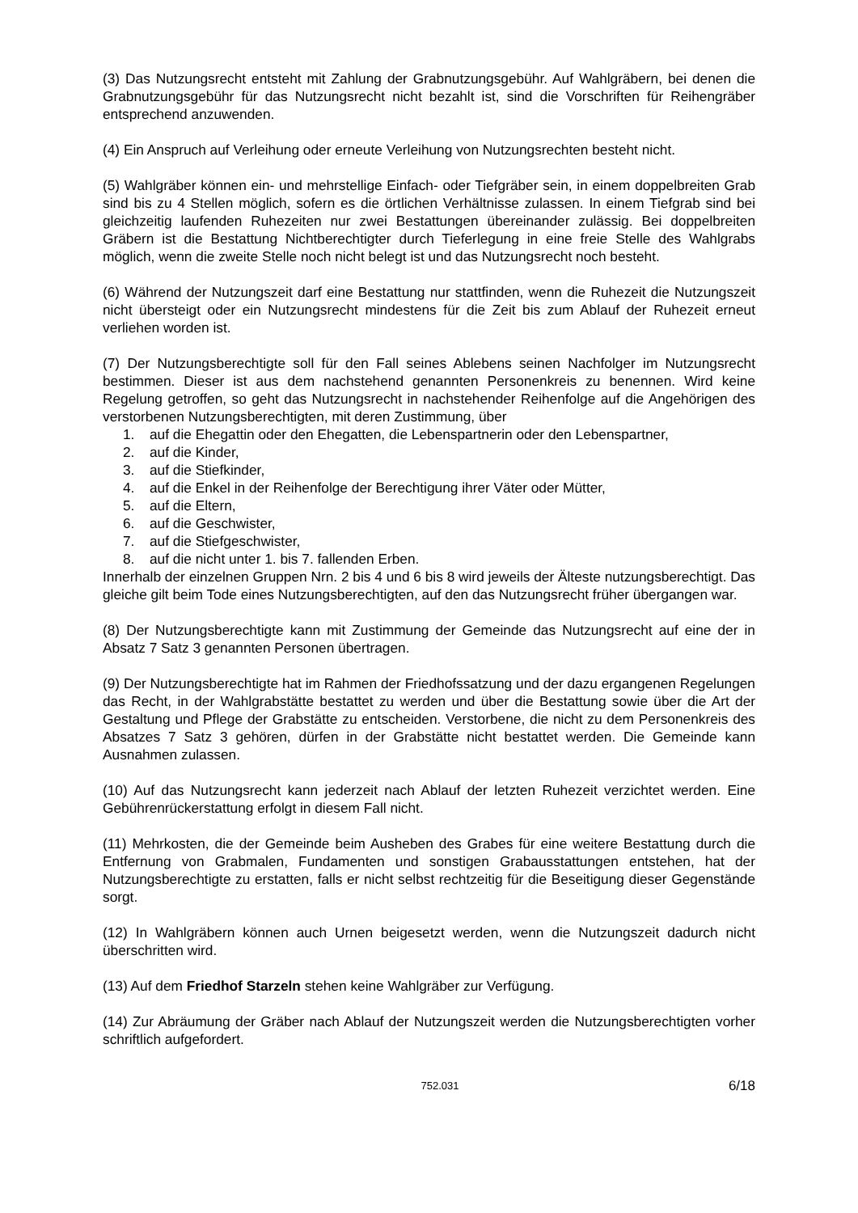(3) Das Nutzungsrecht entsteht mit Zahlung der Grabnutzungsgebühr. Auf Wahlgräbern, bei denen die Grabnutzungsgebühr für das Nutzungsrecht nicht bezahlt ist, sind die Vorschriften für Reihengräber entsprechend anzuwenden.
(4) Ein Anspruch auf Verleihung oder erneute Verleihung von Nutzungsrechten besteht nicht.
(5) Wahlgräber können ein- und mehrstellige Einfach- oder Tiefgräber sein, in einem doppelbreiten Grab sind bis zu 4 Stellen möglich, sofern es die örtlichen Verhältnisse zulassen. In einem Tiefgrab sind bei gleichzeitig laufenden Ruhezeiten nur zwei Bestattungen übereinander zulässig. Bei doppelbreiten Gräbern ist die Bestattung Nichtberechtigter durch Tieferlegung in eine freie Stelle des Wahlgrabs möglich, wenn die zweite Stelle noch nicht belegt ist und das Nutzungsrecht noch besteht.
(6) Während der Nutzungszeit darf eine Bestattung nur stattfinden, wenn die Ruhezeit die Nutzungszeit nicht übersteigt oder ein Nutzungsrecht mindestens für die Zeit bis zum Ablauf der Ruhezeit erneut verliehen worden ist.
(7) Der Nutzungsberechtigte soll für den Fall seines Ablebens seinen Nachfolger im Nutzungsrecht bestimmen. Dieser ist aus dem nachstehend genannten Personenkreis zu benennen. Wird keine Regelung getroffen, so geht das Nutzungsrecht in nachstehender Reihenfolge auf die Angehörigen des verstorbenen Nutzungsberechtigten, mit deren Zustimmung, über
1. auf die Ehegattin oder den Ehegatten, die Lebenspartnerin oder den Lebenspartner,
2. auf die Kinder,
3. auf die Stiefkinder,
4. auf die Enkel in der Reihenfolge der Berechtigung ihrer Väter oder Mütter,
5. auf die Eltern,
6. auf die Geschwister,
7. auf die Stiefgeschwister,
8. auf die nicht unter 1. bis 7. fallenden Erben.
Innerhalb der einzelnen Gruppen Nrn. 2 bis 4 und 6 bis 8 wird jeweils der Älteste nutzungsberechtigt. Das gleiche gilt beim Tode eines Nutzungsberechtigten, auf den das Nutzungsrecht früher übergangen war.
(8) Der Nutzungsberechtigte kann mit Zustimmung der Gemeinde das Nutzungsrecht auf eine der in Absatz 7 Satz 3 genannten Personen übertragen.
(9) Der Nutzungsberechtigte hat im Rahmen der Friedhofssatzung und der dazu ergangenen Regelungen das Recht, in der Wahlgrabstätte bestattet zu werden und über die Bestattung sowie über die Art der Gestaltung und Pflege der Grabstätte zu entscheiden. Verstorbene, die nicht zu dem Personenkreis des Absatzes 7 Satz 3 gehören, dürfen in der Grabstätte nicht bestattet werden. Die Gemeinde kann Ausnahmen zulassen.
(10) Auf das Nutzungsrecht kann jederzeit nach Ablauf der letzten Ruhezeit verzichtet werden. Eine Gebührenrückerstattung erfolgt in diesem Fall nicht.
(11) Mehrkosten, die der Gemeinde beim Ausheben des Grabes für eine weitere Bestattung durch die Entfernung von Grabmalen, Fundamenten und sonstigen Grabausstattungen entstehen, hat der Nutzungsberechtigte zu erstatten, falls er nicht selbst rechtzeitig für die Beseitigung dieser Gegenstände sorgt.
(12) In Wahlgräbern können auch Urnen beigesetzt werden, wenn die Nutzungszeit dadurch nicht überschritten wird.
(13) Auf dem Friedhof Starzeln stehen keine Wahlgräber zur Verfügung.
(14) Zur Abräumung der Gräber nach Ablauf der Nutzungszeit werden die Nutzungsberechtigten vorher schriftlich aufgefordert.
752.031
6/18